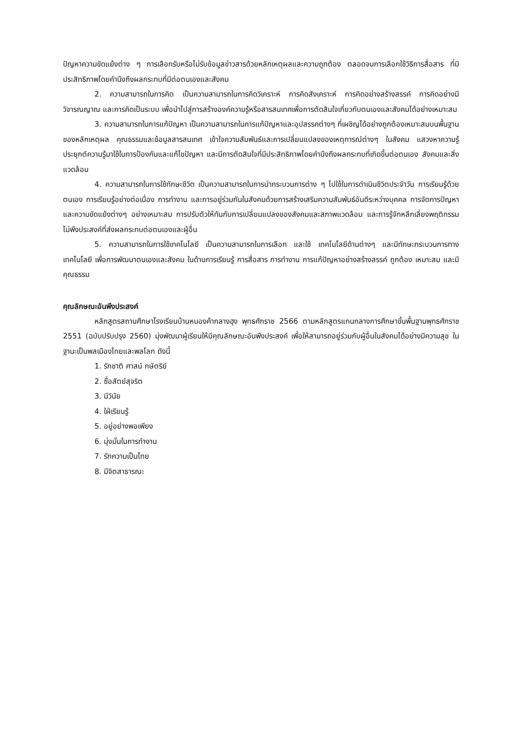ปัญหาความขัดแย้งต่าง ๆ การเลือกรับหรือไม่รับข้อมูลข่าวสารด้วยหลักเหตุผลและความถูกต้อง ตลอดจนการเลือกใช้วิธีการสื่อสาร ที่มีประสิทธิภาพโดยคำนึงถึงผลกระทบที่มีต่อตนเองและสังคม
2. ความสามารถในการคิด เป็นความสามารถในการคิดวิเคราะห์ การคิดสังเคราะห์ การคิดอย่างสร้างสรรค์ การคิดอย่างมีวิจารณญาณ และการคิดเป็นระบบ เพื่อนำไปสู่การสร้างองค์ความรู้หรือสารสนเทศเพื่อการตัดสินใจเกี่ยวกับตนเองและสังคมได้อย่างเหมาะสม
3. ความสามารถในการแก้ปัญหา เป็นความสามารถในการแก้ปัญหาและอุปสรรคต่างๆ ที่เผชิญได้อย่างถูกต้องเหมาะสมบนพื้นฐานของหลักเหตุผล คุณธรรมและข้อมูลสารสนเทศ เข้าใจความสัมพันธ์และการเปลี่ยนแปลงของเหตุการณ์ต่างๆ ในสังคม แสวงหาความรู้ ประยุกต์ความรู้มาใช้ในการป้องกันและแก้ไขปัญหา และมีการตัดสินใจที่มีประสิทธิภาพโดยคำนึงถึงผลกระทบที่เกิดขึ้นต่อตนเอง สังคมและสิ่งแวดล้อม
4. ความสามารถในการใช้ทักษะชีวิต เป็นความสามารถในการนำกระบวนการต่าง ๆ ไปใช้ในการดำเนินชีวิตประจำวัน การเรียนรู้ด้วยตนเอง การเรียนรู้อย่างต่อเนื่อง การทำงาน และการอยู่ร่วมกันในสังคมด้วยการสร้างเสริมความสัมพันธ์อันดีระหว่างบุคคล การจัดการปัญหาและความขัดแย้งต่างๆ อย่างเหมาะสม การปรับตัวให้ทันกับการเปลี่ยนแปลงของสังคมและสภาพแวดล้อม และการรู้จักหลีกเลี่ยงพฤติกรรมไม่พึงประสงค์ที่ส่งผลกระทบต่อตนเองและผู้อื่น
5. ความสามารถในการใช้เทคโนโลยี เป็นความสามารถในการเลือก และใช้ เทคโนโลยีด้านต่างๆ และมีทักษะกระบวนการทางเทคโนโลยี เพื่อการพัฒนาตนเองและสังคม ในด้านการเรียนรู้ การสื่อสาร การทำงาน การแก้ปัญหาอย่างสร้างสรรค์ ถูกต้อง เหมาะสม และมีคุณธรรม
คุณลักษณะอันพึงประสงค์
หลักสูตรสถานศึกษาโรงเรียนบ้านหนองค้ากลางฮุง พุทธศักราช 2566 ตามหลักสูตรแกนกลางการศึกษาขั้นพื้นฐานพุทธศักราช 2551 (ฉบับปรับปรุง 2560) มุ่งพัฒนาผู้เรียนให้มีคุณลักษณะอันพึงประสงค์ เพื่อให้สามารถอยู่ร่วมกับผู้อื่นในสังคมได้อย่างมีความสุข ในฐานะเป็นพลเมืองไทยและพลโลก ดังนี้
1. รักชาติ ศาสน์ กษัตริย์
2. ซื่อสัตย์สุจริต
3. มีวินัย
4. ใฝ่เรียนรู้
5. อยู่อย่างพอเพียง
6. มุ่งมั่นในการทำงาน
7. รักความเป็นไทย
8. มีจิตสาธารณะ